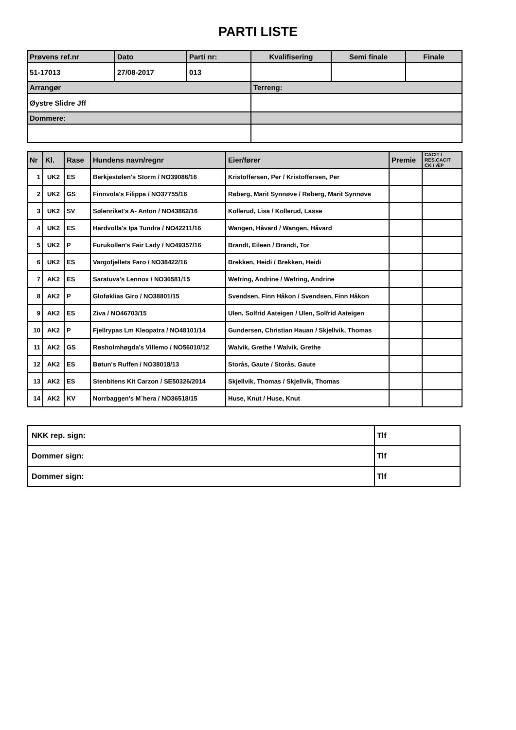PARTI LISTE
| Prøvens ref.nr | Dato | Parti nr: | Kvalifisering | Semi finale | Finale |
| 51-17013 | 27/08-2017 | 013 | | | |
| Arrangør | | | Terreng: | | |
| Øystre Slidre Jff | | | | | |
| Dommere: | | | | | |
| Nr | Kl. | Rase | Hundens navn/regnr | Eier/fører | Premie | CACIT / RES.CACIT CK / ÆP |
| --- | --- | --- | --- | --- | --- | --- |
| 1 | UK2 | ES | Berkjestølen's Storm / NO39086/16 | Kristoffersen, Per / Kristoffersen, Per | | |
| 2 | UK2 | GS | Finnvola's Filippa / NO37755/16 | Røberg, Marit Synnøve / Røberg, Marit Synnøve | | |
| 3 | UK2 | SV | Sølenriket's A- Anton / NO43862/16 | Kollerud, Lisa / Kollerud, Lasse | | |
| 4 | UK2 | ES | Hardvolla's Ipa Tundra / NO42211/16 | Wangen, Håvard / Wangen, Håvard | | |
| 5 | UK2 | P | Furukollen's Fair Lady / NO49357/16 | Brandt, Eileen / Brandt, Tor | | |
| 6 | UK2 | ES | Vargofjellets Faro / NO38422/16 | Brekken, Heidi / Brekken, Heidi | | |
| 7 | AK2 | ES | Saratuva's Lennox / NO36581/15 | Wefring, Andrine / Wefring, Andrine | | |
| 8 | AK2 | P | Gloføklias Giro / NO38801/15 | Svendsen, Finn Håkon / Svendsen, Finn Håkon | | |
| 9 | AK2 | ES | Ziva / NO46703/15 | Ulen, Solfrid Aateigen / Ulen, Solfrid Aateigen | | |
| 10 | AK2 | P | Fjellrypas Lm Kleopatra / NO48101/14 | Gundersen, Christian Hauan / Skjellvik, Thomas | | |
| 11 | AK2 | GS | Røsholmhøgda's Villemo / NO56010/12 | Walvik, Grethe / Walvik, Grethe | | |
| 12 | AK2 | ES | Bøtun's Ruffen / NO38018/13 | Storås, Gaute / Storås, Gaute | | |
| 13 | AK2 | ES | Stenbitens Kit Carzon / SE50326/2014 | Skjellvik, Thomas / Skjellvik, Thomas | | |
| 14 | AK2 | KV | Norrbaggen's M`hera / NO36518/15 | Huse, Knut / Huse, Knut | | |
| NKK rep. sign: | Tlf |
| Dommer sign: | Tlf |
| Dommer sign: | Tlf |